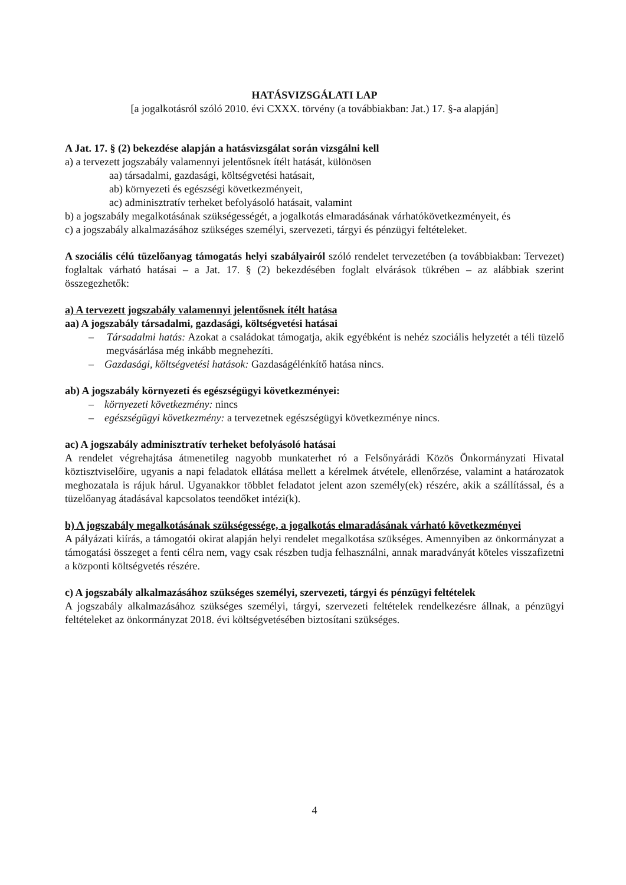HATÁSVIZSGÁLATI LAP
[a jogalkotásról szóló 2010. évi CXXX. törvény (a továbbiakban: Jat.) 17. §-a alapján]
A Jat. 17. § (2) bekezdése alapján a hatásvizsgálat során vizsgálni kell
a) a tervezett jogszabály valamennyi jelentősnek ítélt hatását, különösen
aa) társadalmi, gazdasági, költségvetési hatásait,
ab) környezeti és egészségi következményeit,
ac) adminisztratív terheket befolyásoló hatásait, valamint
b) a jogszabály megalkotásának szükségességét, a jogalkotás elmaradásának várhatókövetkezményeit, és
c) a jogszabály alkalmazásához szükséges személyi, szervezeti, tárgyi és pénzügyi feltételeket.
A szociális célú tüzelőanyag támogatás helyi szabályairól szóló rendelet tervezetében (a továbbiakban: Tervezet) foglaltak várható hatásai – a Jat. 17. § (2) bekezdésében foglalt elvárások tükrében – az alábbiak szerint összegezhetők:
a) A tervezett jogszabály valamennyi jelentősnek ítélt hatása
aa) A jogszabály társadalmi, gazdasági, költségvetési hatásai
– Társadalmi hatás: Azokat a családokat támogatja, akik egyébként is nehéz szociális helyzetét a téli tüzelő megvásárlása még inkább megnehezíti.
– Gazdasági, költségvetési hatások: Gazdaságélénkítő hatása nincs.
ab) A jogszabály környezeti és egészségügyi következményei:
– környezeti következmény: nincs
– egészségügyi következmény: a tervezetnek egészségügyi következménye nincs.
ac) A jogszabály adminisztratív terheket befolyásoló hatásai
A rendelet végrehajtása átmenetileg nagyobb munkaterhet ró a Felsőnyárádi Közös Önkormányzati Hivatal köztisztviselőire, ugyanis a napi feladatok ellátása mellett a kérelmek átvétele, ellenőrzése, valamint a határozatok meghozatala is rájuk hárul. Ugyanakkor többlet feladatot jelent azon személy(ek) részére, akik a szállítással, és a tüzelőanyag átadásával kapcsolatos teendőket intézi(k).
b) A jogszabály megalkotásának szükségessége, a jogalkotás elmaradásának várható következményei
A pályázati kiírás, a támogatói okirat alapján helyi rendelet megalkotása szükséges. Amennyiben az önkormányzat a támogatási összeget a fenti célra nem, vagy csak részben tudja felhasználni, annak maradványát köteles visszafizetni a központi költségvetés részére.
c) A jogszabály alkalmazásához szükséges személyi, szervezeti, tárgyi és pénzügyi feltételek
A jogszabály alkalmazásához szükséges személyi, tárgyi, szervezeti feltételek rendelkezésre állnak, a pénzügyi feltételeket az önkormányzat 2018. évi költségvetésében biztosítani szükséges.
4